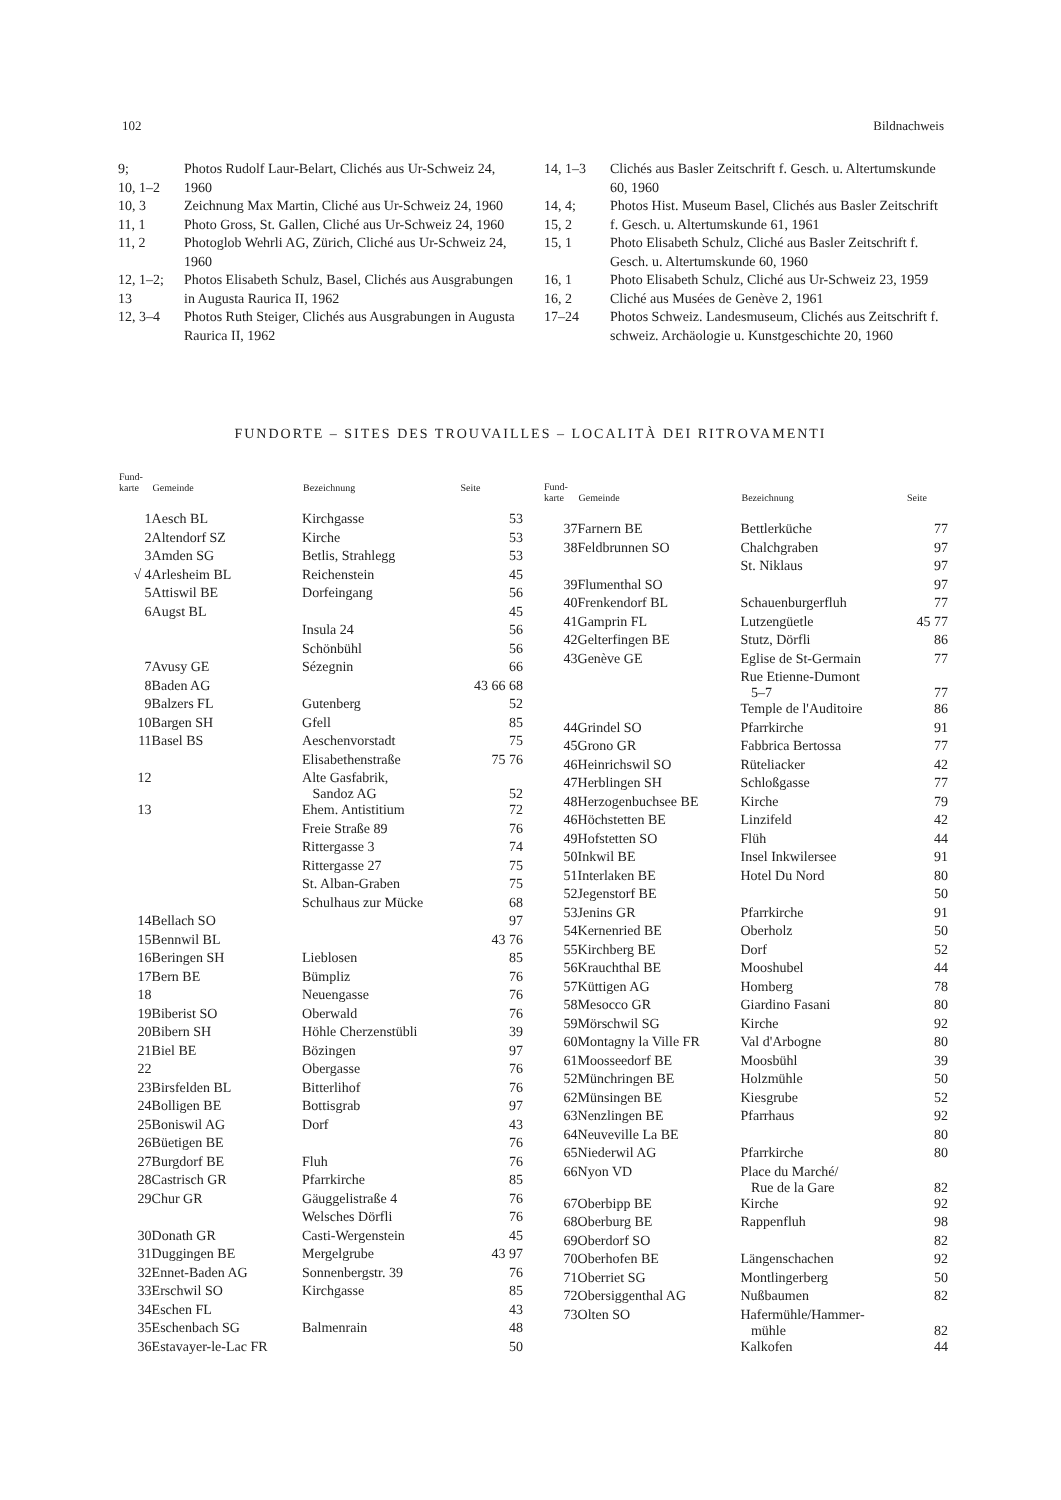102 Bildnachweis
| 9; 10, 1–2 | Photos Rudolf Laur-Belart, Clichés aus Ur-Schweiz 24, 1960 |
| 10, 3 | Zeichnung Max Martin, Cliché aus Ur-Schweiz 24, 1960 |
| 11, 1 | Photo Gross, St. Gallen, Cliché aus Ur-Schweiz 24, 1960 |
| 11, 2 | Photoglob Wehrli AG, Zürich, Cliché aus Ur-Schweiz 24, 1960 |
| 12, 1–2; 13 | Photos Elisabeth Schulz, Basel, Clichés aus Ausgrabungen in Augusta Raurica II, 1962 |
| 12, 3–4 | Photos Ruth Steiger, Clichés aus Ausgrabungen in Augusta Raurica II, 1962 |
| 14, 1–3 | Clichés aus Basler Zeitschrift f. Gesch. u. Altertumskunde 60, 1960 |
| 14, 4; 15, 2 | Photos Hist. Museum Basel, Clichés aus Basler Zeitschrift f. Gesch. u. Altertumskunde 61, 1961 |
| 15, 1 | Photo Elisabeth Schulz, Cliché aus Basler Zeitschrift f. Gesch. u. Altertumskunde 60, 1960 |
| 16, 1 | Photo Elisabeth Schulz, Cliché aus Ur-Schweiz 23, 1959 |
| 16, 2 | Cliché aus Musées de Genève 2, 1961 |
| 17–24 | Photos Schweiz. Landesmuseum, Clichés aus Zeitschrift f. schweiz. Archäologie u. Kunstgeschichte 20, 1960 |
FUNDORTE – SITES DES TROUVAILLES – LOCALITÀ DEI RITROVAMENTI
| Fund- karte | Gemeinde | Bezeichnung | Seite |
| --- | --- | --- | --- |
| 1 | Aesch BL | Kirchgasse | 53 |
| 2 | Altendorf SZ | Kirche | 53 |
| 3 | Amden SG | Betlis, Strahlegg | 53 |
| √ 4 | Arlesheim BL | Reichenstein | 45 |
| 5 | Attiswil BE | Dorfeingang | 56 |
| 6 | Augst BL | | 45 |
| | | Insula 24 | 56 |
| | | Schönbühl | 56 |
| 7 | Avusy GE | Sézegnin | 66 |
| 8 | Baden AG | | 43 66 68 |
| 9 | Balzers FL | Gutenberg | 52 |
| 10 | Bargen SH | Gfell | 85 |
| 11 | Basel BS | Aeschenvorstadt | 75 |
| | | Elisabethenstraße | 75 76 |
| 12 | | Alte Gasfabrik, Sandoz AG | 52 |
| 13 | | Ehem. Antistitium | 72 |
| | | Freie Straße 89 | 76 |
| | | Rittergasse 3 | 74 |
| | | Rittergasse 27 | 75 |
| | | St. Alban-Graben | 75 |
| | | Schulhaus zur Mücke | 68 |
| 14 | Bellach SO | | 97 |
| 15 | Bennwil BL | | 43 76 |
| 16 | Beringen SH | Lieblosen | 85 |
| 17 | Bern BE | Bümpliz | 76 |
| 18 | | Neuengasse | 76 |
| 19 | Biberist SO | Oberwald | 76 |
| 20 | Bibern SH | Höhle Cherzenstübli | 39 |
| 21 | Biel BE | Bözingen | 97 |
| 22 | | Obergasse | 76 |
| 23 | Birsfelden BL | Bitterlihof | 76 |
| 24 | Bolligen BE | Bottisgrab | 97 |
| 25 | Boniswil AG | Dorf | 43 |
| 26 | Büetigen BE | | 76 |
| 27 | Burgdorf BE | Fluh | 76 |
| 28 | Castrisch GR | Pfarrkirche | 85 |
| 29 | Chur GR | Gäuggelistraße 4 | 76 |
| | | Welsches Dörfli | 76 |
| 30 | Donath GR | Casti-Wergenstein | 45 |
| 31 | Duggingen BE | Mergelgrube | 43 97 |
| 32 | Ennet-Baden AG | Sonnenbergstr. 39 | 76 |
| 33 | Erschwil SO | Kirchgasse | 85 |
| 34 | Eschen FL | | 43 |
| 35 | Eschenbach SG | Balmenrain | 48 |
| 36 | Estavayer-le-Lac FR | | 50 |
| Fund- karte | Gemeinde | Bezeichnung | Seite |
| --- | --- | --- | --- |
| 37 | Farnern BE | Bettlerküche | 77 |
| 38 | Feldbrunnen SO | Chalchgraben | 97 |
| | | St. Niklaus | 97 |
| 39 | Flumenthal SO | | 97 |
| 40 | Frenkendorf BL | Schauenburgerfluh | 77 |
| 41 | Gamprin FL | Lutzengüetle | 45 77 |
| 42 | Gelterfingen BE | Stutz, Dörfli | 86 |
| 43 | Genève GE | Eglise de St-Germain | 77 |
| | | Rue Etienne-Dumont 5–7 | 77 |
| | | Temple de l'Auditoire | 86 |
| 44 | Grindel SO | Pfarrkirche | 91 |
| 45 | Grono GR | Fabbrica Bertossa | 77 |
| 46 | Heinrichswil SO | Rüteliacker | 42 |
| 47 | Herblingen SH | Schloßgasse | 77 |
| 48 | Herzogenbuchsee BE | Kirche | 79 |
| 46 | Höchstetten BE | Linzifeld | 42 |
| 49 | Hofstetten SO | Flüh | 44 |
| 50 | Inkwil BE | Insel Inkwilersee | 91 |
| 51 | Interlaken BE | Hotel Du Nord | 80 |
| 52 | Jegenstorf BE | | 50 |
| 53 | Jenins GR | Pfarrkirche | 91 |
| 54 | Kernenried BE | Oberholz | 50 |
| 55 | Kirchberg BE | Dorf | 52 |
| 56 | Krauchthal BE | Mooshubel | 44 |
| 57 | Küttigen AG | Homberg | 78 |
| 58 | Mesocco GR | Giardino Fasani | 80 |
| 59 | Mörschwil SG | Kirche | 92 |
| 60 | Montagny la Ville FR | Val d'Arbogne | 80 |
| 61 | Moosseedorf BE | Moosbühl | 39 |
| 52 | Münchringen BE | Holzmühle | 50 |
| 62 | Münsingen BE | Kiesgrube | 52 |
| 63 | Nenzlingen BE | Pfarrhaus | 92 |
| 64 | Neuveville La BE | | 80 |
| 65 | Niederwil AG | Pfarrkirche | 80 |
| 66 | Nyon VD | Place du Marché/ Rue de la Gare | 82 |
| 67 | Oberbipp BE | Kirche | 92 |
| 68 | Oberburg BE | Rappenfluh | 98 |
| 69 | Oberdorf SO | | 82 |
| 70 | Oberhofen BE | Längenschachen | 92 |
| 71 | Oberriet SG | Montlingerberg | 50 |
| 72 | Obersiggenthal AG | Nußbaumen | 82 |
| 73 | Olten SO | Hafermühle/Hammer- mühle | 82 |
| | | Kalkofen | 44 |